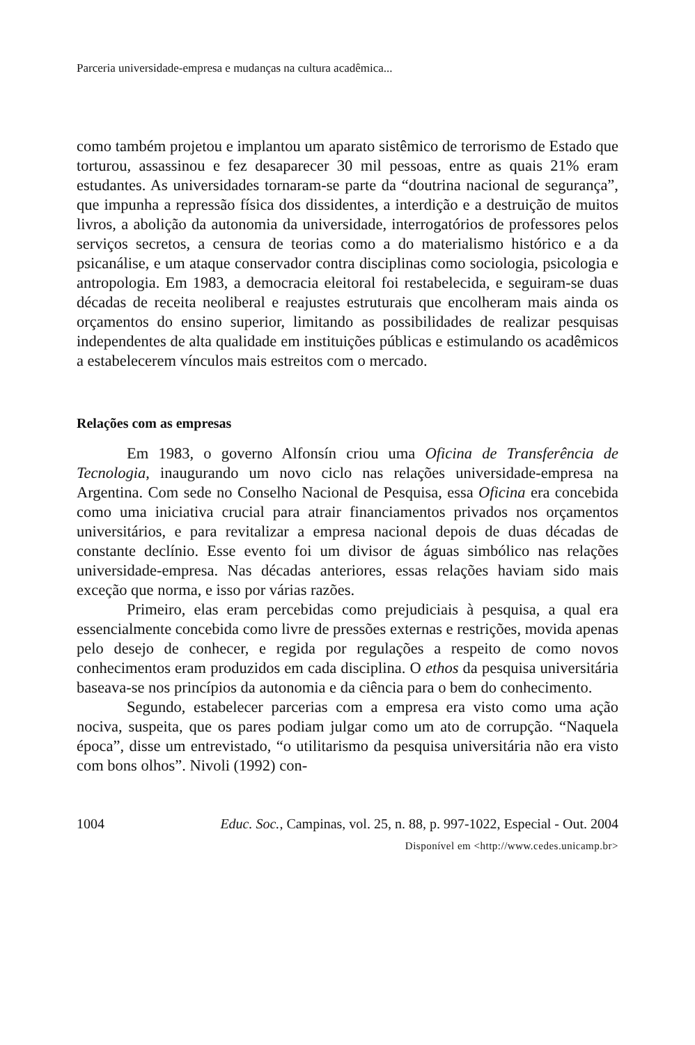Parceria universidade-empresa e mudanças na cultura acadêmica...
como também projetou e implantou um aparato sistêmico de terrorismo de Estado que torturou, assassinou e fez desaparecer 30 mil pessoas, entre as quais 21% eram estudantes. As universidades tornaram-se parte da “doutrina nacional de segurança”, que impunha a repressão física dos dissidentes, a interdição e a destruição de muitos livros, a abolição da autonomia da universidade, interrogatórios de professores pelos serviços secretos, a censura de teorias como a do materialismo histórico e a da psicanálise, e um ataque conservador contra disciplinas como sociologia, psicologia e antropologia. Em 1983, a democracia eleitoral foi restabelecida, e seguiram-se duas décadas de receita neoliberal e reajustes estruturais que encolheram mais ainda os orçamentos do ensino superior, limitando as possibilidades de realizar pesquisas independentes de alta qualidade em instituições públicas e estimulando os acadêmicos a estabelecerem vínculos mais estreitos com o mercado.
Relações com as empresas
Em 1983, o governo Alfonsín criou uma Oficina de Transferência de Tecnologia, inaugurando um novo ciclo nas relações universidade-empresa na Argentina. Com sede no Conselho Nacional de Pesquisa, essa Oficina era concebida como uma iniciativa crucial para atrair financiamentos privados nos orçamentos universitários, e para revitalizar a empresa nacional depois de duas décadas de constante declínio. Esse evento foi um divisor de águas simbólico nas relações universidade-empresa. Nas décadas anteriores, essas relações haviam sido mais exceção que norma, e isso por várias razões.
Primeiro, elas eram percebidas como prejudiciais à pesquisa, a qual era essencialmente concebida como livre de pressões externas e restrições, movida apenas pelo desejo de conhecer, e regida por regulações a respeito de como novos conhecimentos eram produzidos em cada disciplina. O ethos da pesquisa universitária baseava-se nos princípios da autonomia e da ciência para o bem do conhecimento.
Segundo, estabelecer parcerias com a empresa era visto como uma ação nociva, suspeita, que os pares podiam julgar como um ato de corrupção. “Naquela época”, disse um entrevistado, “o utilitarismo da pesquisa universitária não era visto com bons olhos”. Nivoli (1992) con-
1004 Educ. Soc., Campinas, vol. 25, n. 88, p. 997-1022, Especial - Out. 2004
Disponível em <http://www.cedes.unicamp.br>